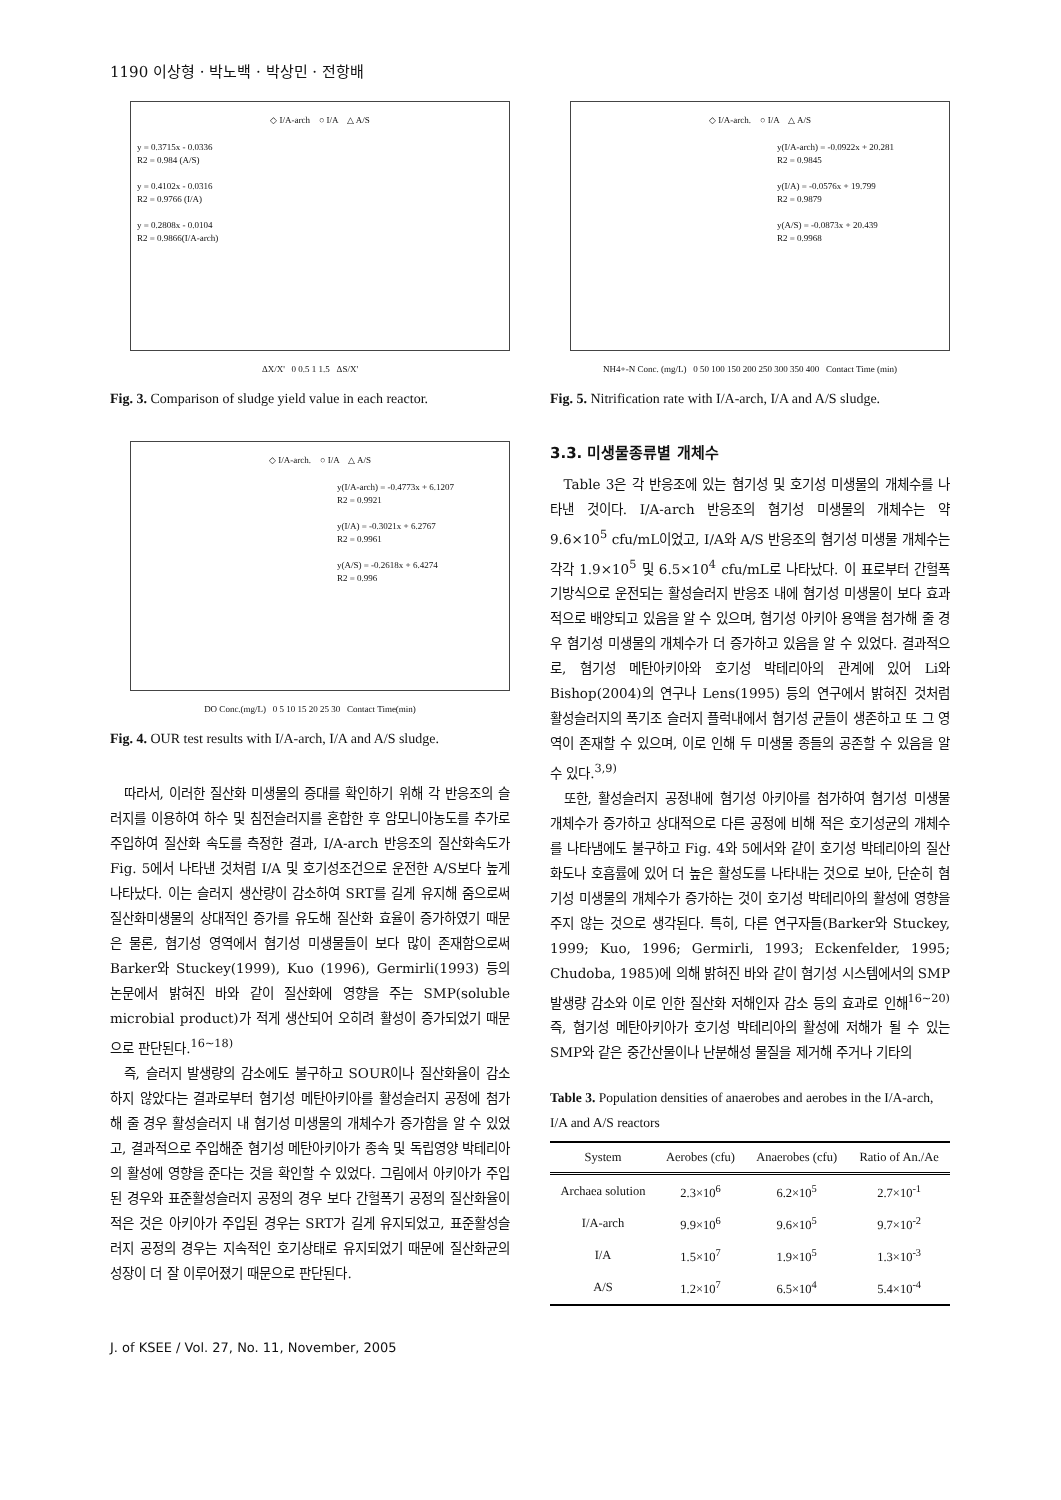1190 이상형 · 박노백 · 박상민 · 전항배
◇ I/A-arch ○ I/A △ A/S
y = 0.3715x - 0.0336
R2 = 0.984 (A/S)
y = 0.4102x - 0.0316
R2 = 0.9766 (I/A)
y = 0.2808x - 0.0104
R2 = 0.9866(I/A-arch)
ΔX/X' 0 0.5 1 1.5 ΔS/X'
Fig. 3. Comparison of sludge yield value in each reactor.
◇ I/A-arch. ○ I/A △ A/S
y(I/A-arch) = -0.4773x + 6.1207
R2 = 0.9921
y(I/A) = -0.3021x + 6.2767
R2 = 0.9961
y(A/S) = -0.2618x + 6.4274
R2 = 0.996
DO Conc.(mg/L) 0 5 10 15 20 25 30 Contact Time(min)
Fig. 4. OUR test results with I/A-arch, I/A and A/S sludge.
따라서, 이러한 질산화 미생물의 증대를 확인하기 위해 각 반응조의 슬러지를 이용하여 하수 및 침전슬러지를 혼합한 후 암모니아농도를 추가로 주입하여 질산화 속도를 측정한 결과, I/A-arch 반응조의 질산화속도가 Fig. 5에서 나타낸 것처럼 I/A 및 호기성조건으로 운전한 A/S보다 높게 나타났다. 이는 슬러지 생산량이 감소하여 SRT를 길게 유지해 줌으로써 질산화미생물의 상대적인 증가를 유도해 질산화 효율이 증가하였기 때문은 물론, 혐기성 영역에서 혐기성 미생물들이 보다 많이 존재함으로써 Barker와 Stuckey(1999), Kuo (1996), Germirli(1993) 등의 논문에서 밝혀진 바와 같이 질산화에 영향을 주는 SMP(soluble microbial product)가 적게 생산되어 오히려 활성이 증가되었기 때문으로 판단된다.<sup>16~18)</sup>
즉, 슬러지 발생량의 감소에도 불구하고 SOUR이나 질산화율이 감소하지 않았다는 결과로부터 혐기성 메탄아키아를 활성슬러지 공정에 첨가해 줄 경우 활성슬러지 내 혐기성 미생물의 개체수가 증가함을 알 수 있었고, 결과적으로 주입해준 혐기성 메탄아키아가 종속 및 독립영양 박테리아의 활성에 영향을 준다는 것을 확인할 수 있었다. 그림에서 아키아가 주입된 경우와 표준활성슬러지 공정의 경우 보다 간헐폭기 공정의 질산화율이 적은 것은 아키아가 주입된 경우는 SRT가 길게 유지되었고, 표준활성슬러지 공정의 경우는 지속적인 호기상태로 유지되었기 때문에 질산화균의 성장이 더 잘 이루어졌기 때문으로 판단된다.
◇ I/A-arch. ○ I/A △ A/S
y(I/A-arch) = -0.0922x + 20.281
R2 = 0.9845
y(I/A) = -0.0576x + 19.799
R2 = 0.9879
y(A/S) = -0.0873x + 20.439
R2 = 0.9968
NH4+-N Conc. (mg/L) 0 50 100 150 200 250 300 350 400 Contact Time (min)
Fig. 5. Nitrification rate with I/A-arch, I/A and A/S sludge.
3.3. 미생물종류별 개체수
Table 3은 각 반응조에 있는 혐기성 및 호기성 미생물의 개체수를 나타낸 것이다. I/A-arch 반응조의 혐기성 미생물의 개체수는 약 9.6×10<sup>5</sup> cfu/mL이었고, I/A와 A/S 반응조의 혐기성 미생물 개체수는 각각 1.9×10<sup>5</sup> 및 6.5×10<sup>4</sup> cfu/mL로 나타났다. 이 표로부터 간헐폭기방식으로 운전되는 활성슬러지 반응조 내에 혐기성 미생물이 보다 효과적으로 배양되고 있음을 알 수 있으며, 혐기성 아키아 용액을 첨가해 줄 경우 혐기성 미생물의 개체수가 더 증가하고 있음을 알 수 있었다. 결과적으로, 혐기성 메탄아키아와 호기성 박테리아의 관계에 있어 Li와 Bishop(2004)의 연구나 Lens(1995) 등의 연구에서 밝혀진 것처럼 활성슬러지의 폭기조 슬러지 플럭내에서 혐기성 균들이 생존하고 또 그 영역이 존재할 수 있으며, 이로 인해 두 미생물 종들의 공존할 수 있음을 알 수 있다.<sup>3,9)</sup>
또한, 활성슬러지 공정내에 혐기성 아키아를 첨가하여 혐기성 미생물 개체수가 증가하고 상대적으로 다른 공정에 비해 적은 호기성균의 개체수를 나타냄에도 불구하고 Fig. 4와 5에서와 같이 호기성 박테리아의 질산화도나 호흡률에 있어 더 높은 활성도를 나타내는 것으로 보아, 단순히 혐기성 미생물의 개체수가 증가하는 것이 호기성 박테리아의 활성에 영향을 주지 않는 것으로 생각된다. 특히, 다른 연구자들(Barker와 Stuckey, 1999; Kuo, 1996; Germirli, 1993; Eckenfelder, 1995; Chudoba, 1985)에 의해 밝혀진 바와 같이 혐기성 시스템에서의 SMP 발생량 감소와 이로 인한 질산화 저해인자 감소 등의 효과로 인해<sup>16~20)</sup> 즉, 혐기성 메탄아키아가 호기성 박테리아의 활성에 저해가 될 수 있는 SMP와 같은 중간산물이나 난분해성 물질을 제거해 주거나 기타의
Table 3. Population densities of anaerobes and aerobes in the I/A-arch, I/A and A/S reactors
| System | Aerobes (cfu) | Anaerobes (cfu) | Ratio of An./Ae |
| --- | --- | --- | --- |
| Archaea solution | 2.3×10<sup>6</sup> | 6.2×10<sup>5</sup> | 2.7×10<sup>-1</sup> |
| I/A-arch | 9.9×10<sup>6</sup> | 9.6×10<sup>5</sup> | 9.7×10<sup>-2</sup> |
| I/A | 1.5×10<sup>7</sup> | 1.9×10<sup>5</sup> | 1.3×10<sup>-3</sup> |
| A/S | 1.2×10<sup>7</sup> | 6.5×10<sup>4</sup> | 5.4×10<sup>-4</sup> |
J. of KSEE / Vol. 27, No. 11, November, 2005